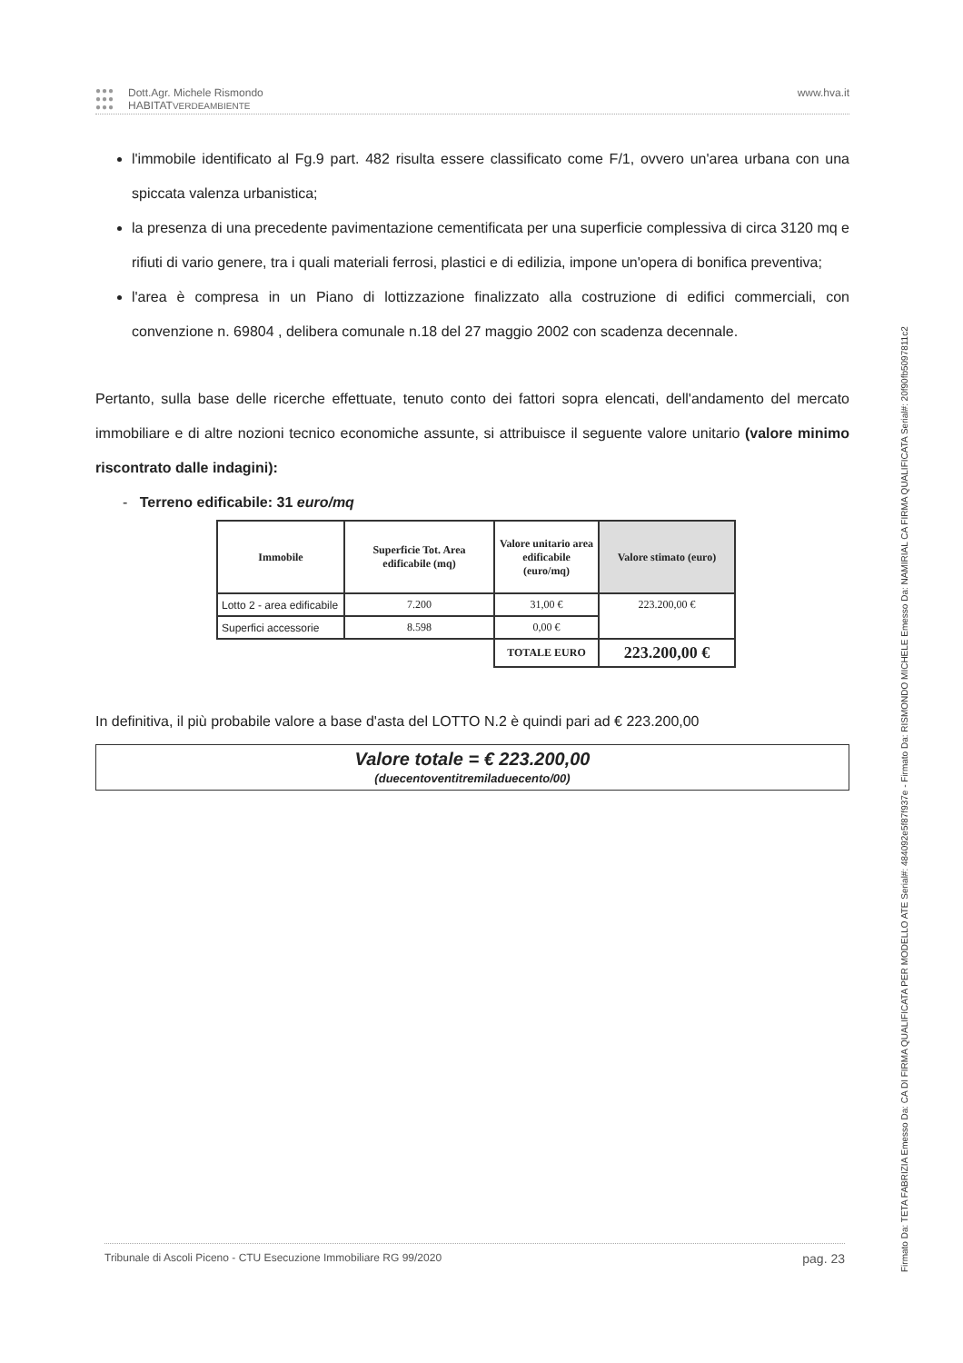●●●
●●●
●●●
Dott.Agr. Michele Rismondo
HABITATVERDEAMBIENTE
www.hva.it
l'immobile identificato al Fg.9 part. 482 risulta essere classificato come F/1, ovvero un'area urbana con una spiccata valenza urbanistica;
la presenza di una precedente pavimentazione cementificata per una superficie complessiva di circa 3120 mq e rifiuti di vario genere, tra i quali materiali ferrosi, plastici e di edilizia, impone un'opera di bonifica preventiva;
l'area è compresa in un Piano di lottizzazione finalizzato alla costruzione di edifici commerciali, con convenzione n. 69804 , delibera comunale n.18 del 27 maggio 2002 con scadenza decennale.
Pertanto, sulla base delle ricerche effettuate, tenuto conto dei fattori sopra elencati, dell'andamento del mercato immobiliare e di altre nozioni tecnico economiche assunte, si attribuisce il seguente valore unitario (valore minimo riscontrato dalle indagini):
- Terreno edificabile: 31 euro/mq
| Immobile | Superficie Tot. Area edificabile (mq) | Valore unitario area edificabile (euro/mq) | Valore stimato (euro) |
| --- | --- | --- | --- |
| Lotto 2 - area edificabile | 7.200 | 31,00 € | 223.200,00 € |
| Superfici accessorie | 8.598 | 0,00 € | |
| | | TOTALE EURO | 223.200,00 € |
In definitiva, il più probabile valore a base d'asta del LOTTO N.2 è quindi pari ad € 223.200,00
Valore totale = € 223.200,00
(duecentoventitremiladuecento/00)
Tribunale di Ascoli Piceno - CTU Esecuzione Immobiliare RG 99/2020 pag. 23
Firmato Da: TETA FABRIZIA Emesso Da: CA DI FIRMA QUALIFICATA PER MODELLO ATE Serial#: 484092e5f87f937e - Firmato Da: RISMONDO MICHELE Emesso Da: NAMIRIAL CA FIRMA QUALIFICATA Serial#: 20f90fb5097811c2